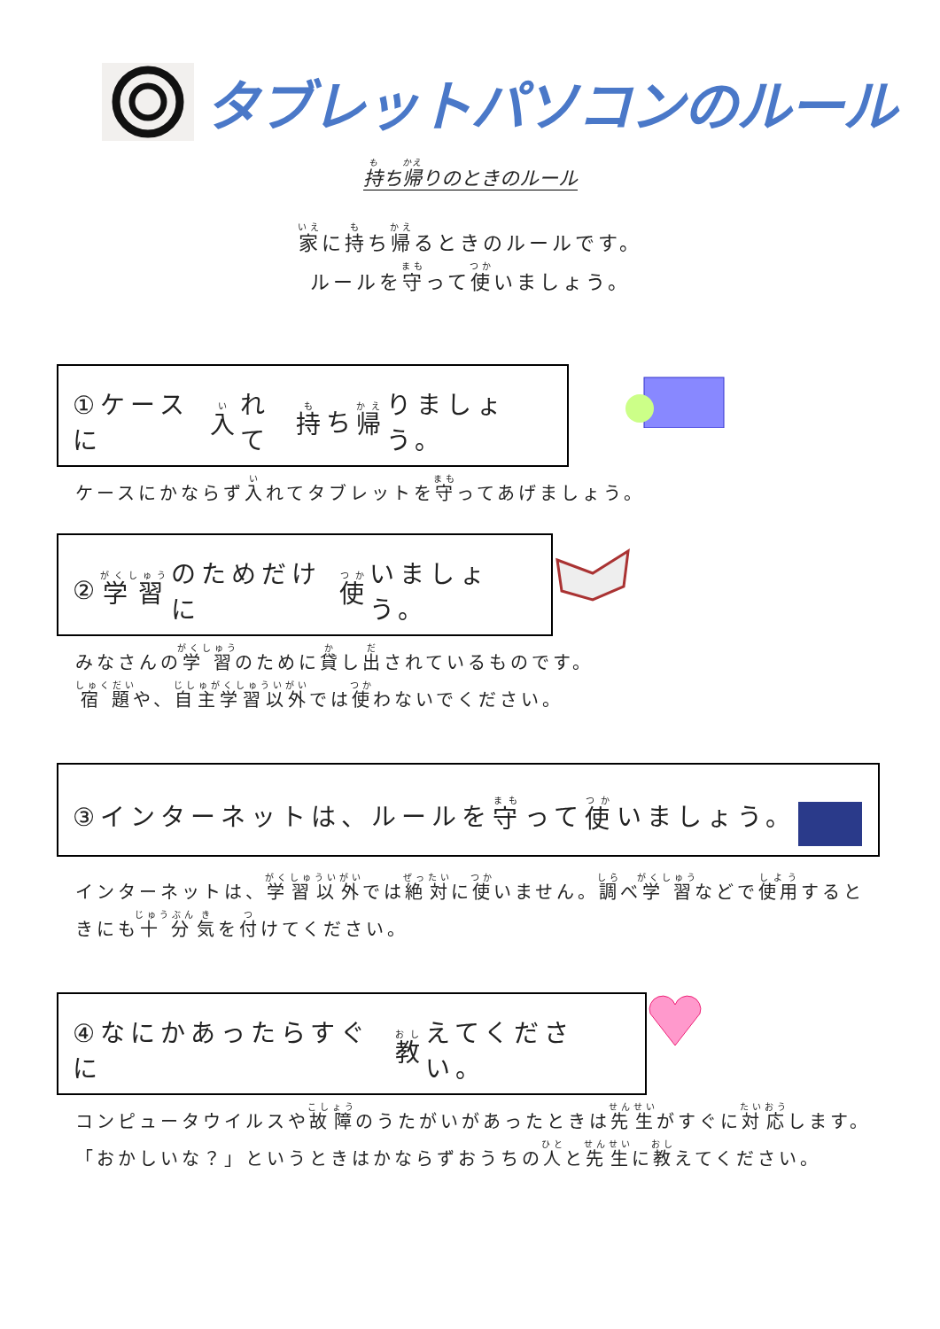タブレットパソコンのルール
持ち帰りのときのルール
家に持ち帰るときのルールです。
ルールを守って使いましょう。
①ケースに 入 れて 持 ち 帰 りましょう。
ケースにかならず入れてタブレットを守ってあげましょう。
② 学習 のためだけに 使 いましょう。
みなさんの学習のために貸し出されているものです。
宿題や、自主学習以外では使わないでください。
③インターネットは、ルールを 守 って 使 いましょう。
インターネットは、学習以外では絶対に使いません。調べ学習などで使用するときにも十分気を付けてください。
④なにかあったらすぐに 教 えてください。
コンピュータウイルスや故障のうたがいがあったときは先生がすぐに対応します。
「おかしいな？」というときはかならずおうちの人と先生に教えてください。